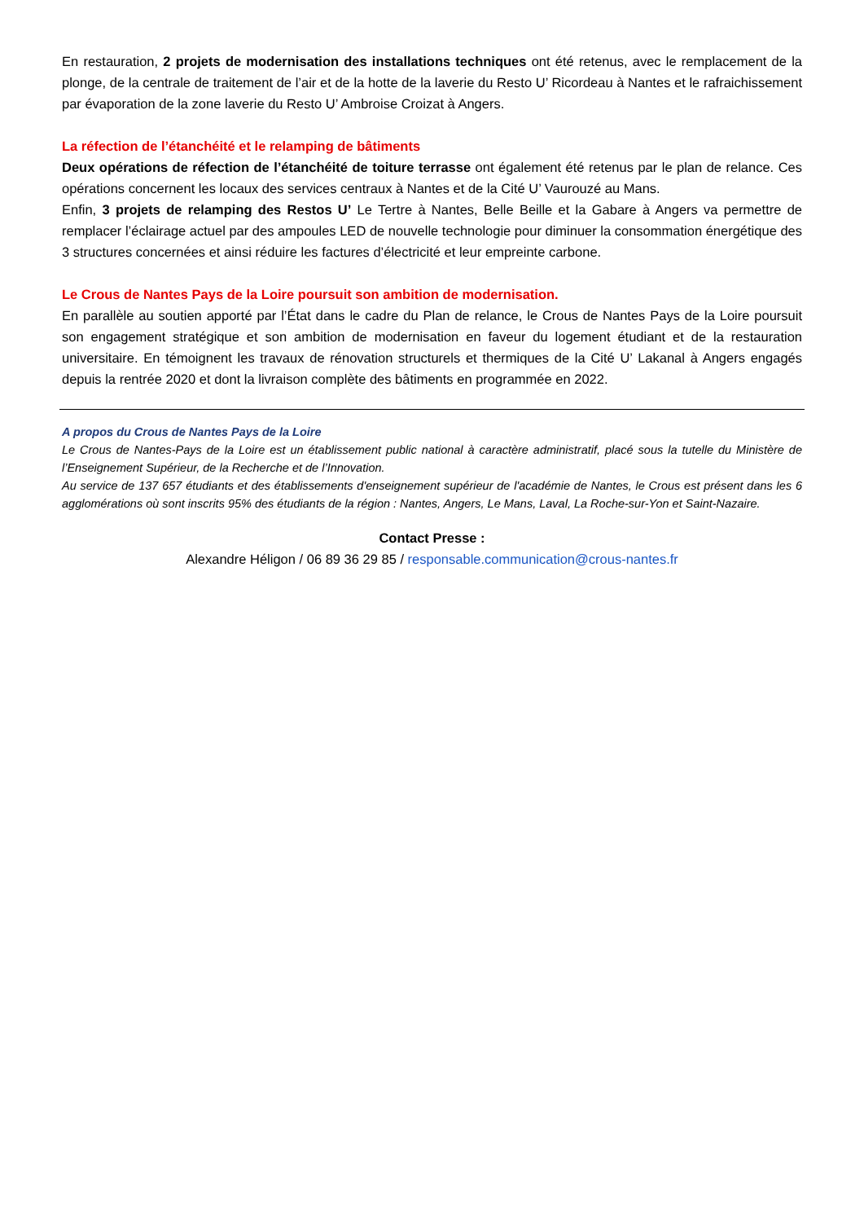En restauration, 2 projets de modernisation des installations techniques ont été retenus, avec le remplacement de la plonge, de la centrale de traitement de l’air et de la hotte de la laverie du Resto U’ Ricordeau à Nantes et le rafraichissement par évaporation de la zone laverie du Resto U’ Ambroise Croizat à Angers.
La réfection de l’étanchéité et le relamping de bâtiments
Deux opérations de réfection de l’étanchéité de toiture terrasse ont également été retenus par le plan de relance. Ces opérations concernent les locaux des services centraux à Nantes et de la Cité U’ Vaurouzé au Mans.
Enfin, 3 projets de relamping des Restos U’ Le Tertre à Nantes, Belle Beille et la Gabare à Angers va permettre de remplacer l’éclairage actuel par des ampoules LED de nouvelle technologie pour diminuer la consommation énergétique des 3 structures concernées et ainsi réduire les factures d’électricité et leur empreinte carbone.
Le Crous de Nantes Pays de la Loire poursuit son ambition de modernisation.
En parallèle au soutien apporté par l’État dans le cadre du Plan de relance, le Crous de Nantes Pays de la Loire poursuit son engagement stratégique et son ambition de modernisation en faveur du logement étudiant et de la restauration universitaire. En témoignent les travaux de rénovation structurels et thermiques de la Cité U’ Lakanal à Angers engagés depuis la rentrée 2020 et dont la livraison complète des bâtiments en programmée en 2022.
A propos du Crous de Nantes Pays de la Loire
Le Crous de Nantes-Pays de la Loire est un établissement public national à caractère administratif, placé sous la tutelle du Ministère de l’Enseignement Supérieur, de la Recherche et de l’Innovation.
Au service de 137 657 étudiants et des établissements d'enseignement supérieur de l'académie de Nantes, le Crous est présent dans les 6 agglomérations où sont inscrits 95% des étudiants de la région : Nantes, Angers, Le Mans, Laval, La Roche-sur-Yon et Saint-Nazaire.
Contact Presse :
Alexandre Héligon / 06 89 36 29 85 / responsable.communication@crous-nantes.fr